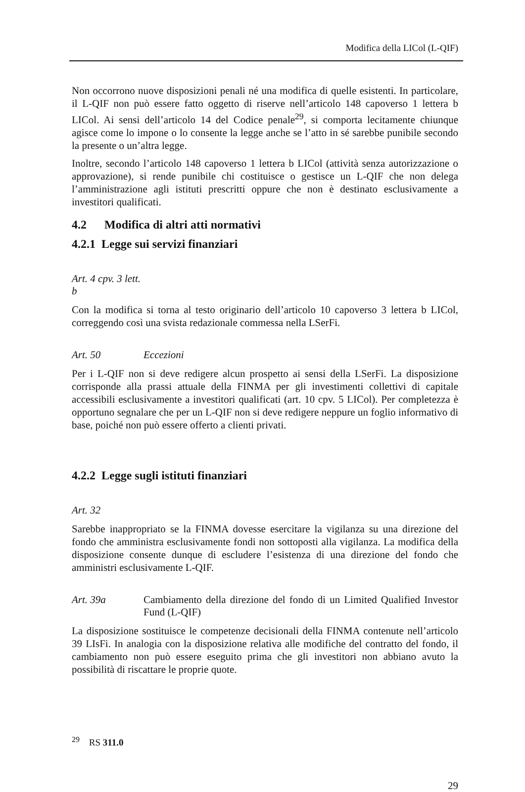Modifica della LICol (L-QIF)
Non occorrono nuove disposizioni penali né una modifica di quelle esistenti. In particolare, il L-QIF non può essere fatto oggetto di riserve nell’articolo 148 capoverso 1 lettera b LICol. Ai sensi dell’articolo 14 del Codice penale<sup>29</sup>, si comporta lecitamente chiunque agisce come lo impone o lo consente la legge anche se l’atto in sé sarebbe punibile secondo la presente o un’altra legge.
Inoltre, secondo l’articolo 148 capoverso 1 lettera b LICol (attività senza autorizzazione o approvazione), si rende punibile chi costituisce o gestisce un L-QIF che non delega l’amministrazione agli istituti prescritti oppure che non è destinato esclusivamente a investitori qualificati.
4.2 Modifica di altri atti normativi
4.2.1 Legge sui servizi finanziari
Art. 4 cpv. 3 lett. b
Con la modifica si torna al testo originario dell’articolo 10 capoverso 3 lettera b LICol, correggendo così una svista redazionale commessa nella LSerFi.
Art. 50 Eccezioni
Per i L-QIF non si deve redigere alcun prospetto ai sensi della LSerFi. La disposizione corrisponde alla prassi attuale della FINMA per gli investimenti collettivi di capitale accessibili esclusivamente a investitori qualificati (art. 10 cpv. 5 LICol). Per completezza è opportuno segnalare che per un L-QIF non si deve redigere neppure un foglio informativo di base, poiché non può essere offerto a clienti privati.
4.2.2 Legge sugli istituti finanziari
Art. 32
Sarebbe inappropriato se la FINMA dovesse esercitare la vigilanza su una direzione del fondo che amministra esclusivamente fondi non sottoposti alla vigilanza. La modifica della disposizione consente dunque di escludere l’esistenza di una direzione del fondo che amministri esclusivamente L-QIF.
Art. 39a Cambiamento della direzione del fondo di un Limited Qualified Investor Fund (L-QIF)
La disposizione sostituisce le competenze decisionali della FINMA contenute nell’articolo 39 LIsFi. In analogia con la disposizione relativa alle modifiche del contratto del fondo, il cambiamento non può essere eseguito prima che gli investitori non abbiano avuto la possibilità di riscattare le proprie quote.
<sup>29</sup> RS 311.0
29